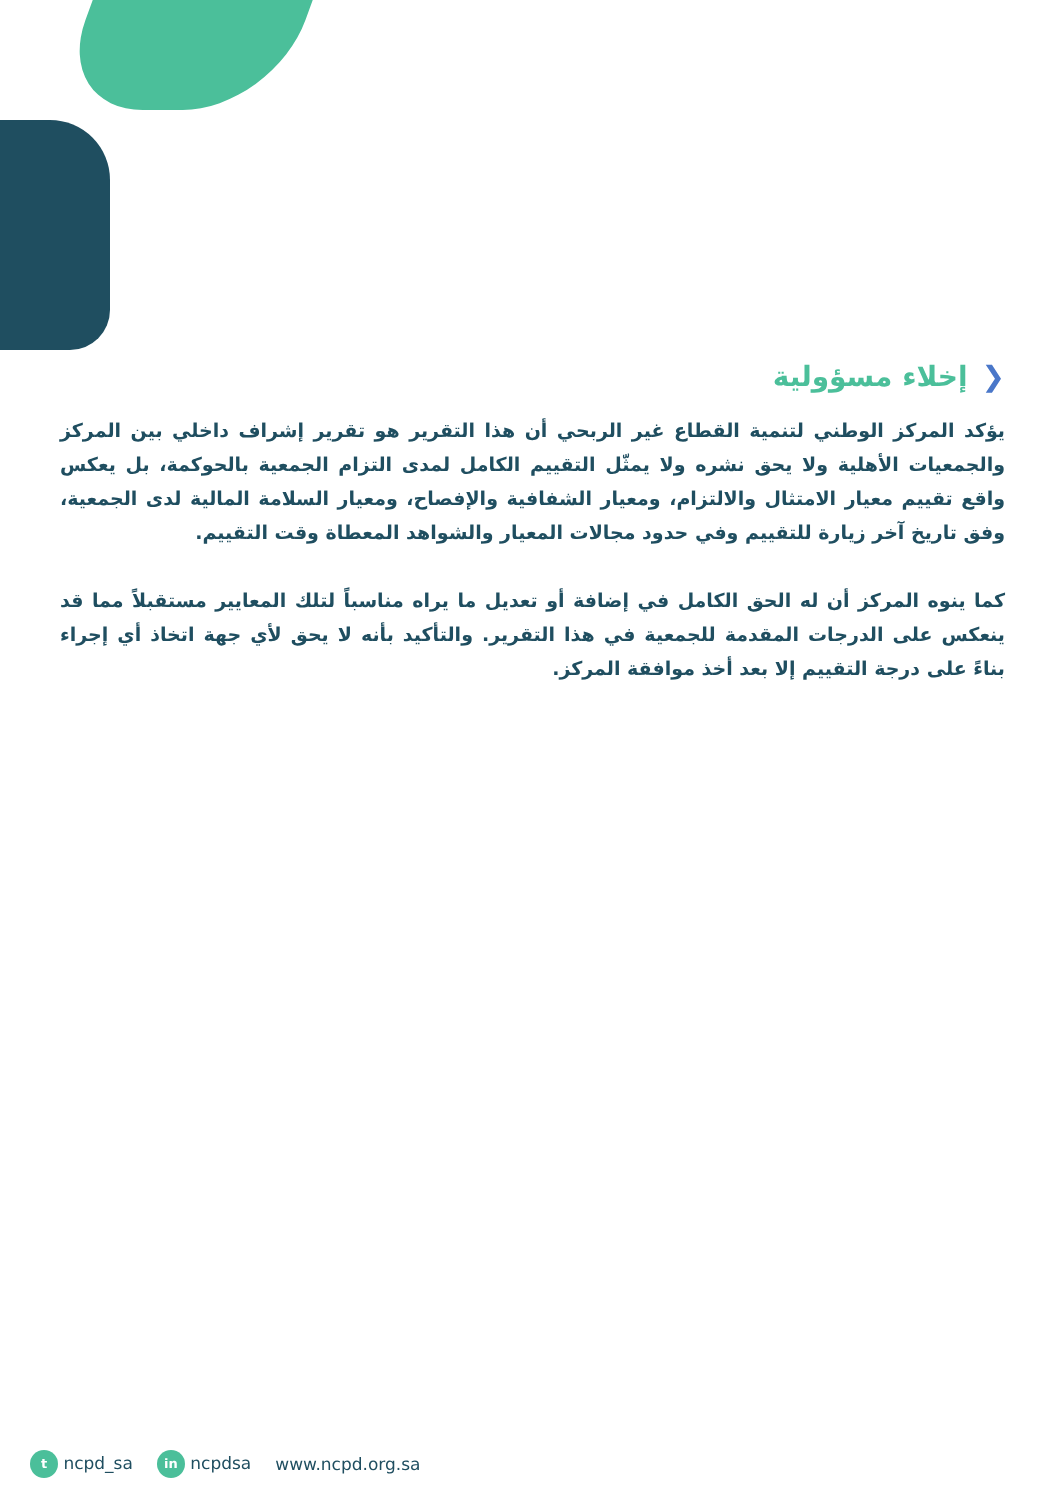❮إخلاء مسؤولية
يؤكد المركز الوطني لتنمية القطاع غير الربحي أن هذا التقرير هو تقرير إشراف داخلي بين المركز والجمعيات الأهلية ولا يحق نشره ولا يمثّل التقييم الكامل لمدى التزام الجمعية بالحوكمة، بل يعكس واقع تقييم معيار الامتثال والالتزام، ومعيار الشفافية والإفصاح، ومعيار السلامة المالية لدى الجمعية، وفق تاريخ آخر زيارة للتقييم وفي حدود مجالات المعيار والشواهد المعطاة وقت التقييم.
كما ينوه المركز أن له الحق الكامل في إضافة أو تعديل ما يراه مناسباً لتلك المعايير مستقبلاً مما قد ينعكس على الدرجات المقدمة للجمعية في هذا التقرير. والتأكيد بأنه لا يحق لأي جهة اتخاذ أي إجراء بناءً على درجة التقييم إلا بعد أخذ موافقة المركز.
t ncpd_sa in ncpdsa www.ncpd.org.sa